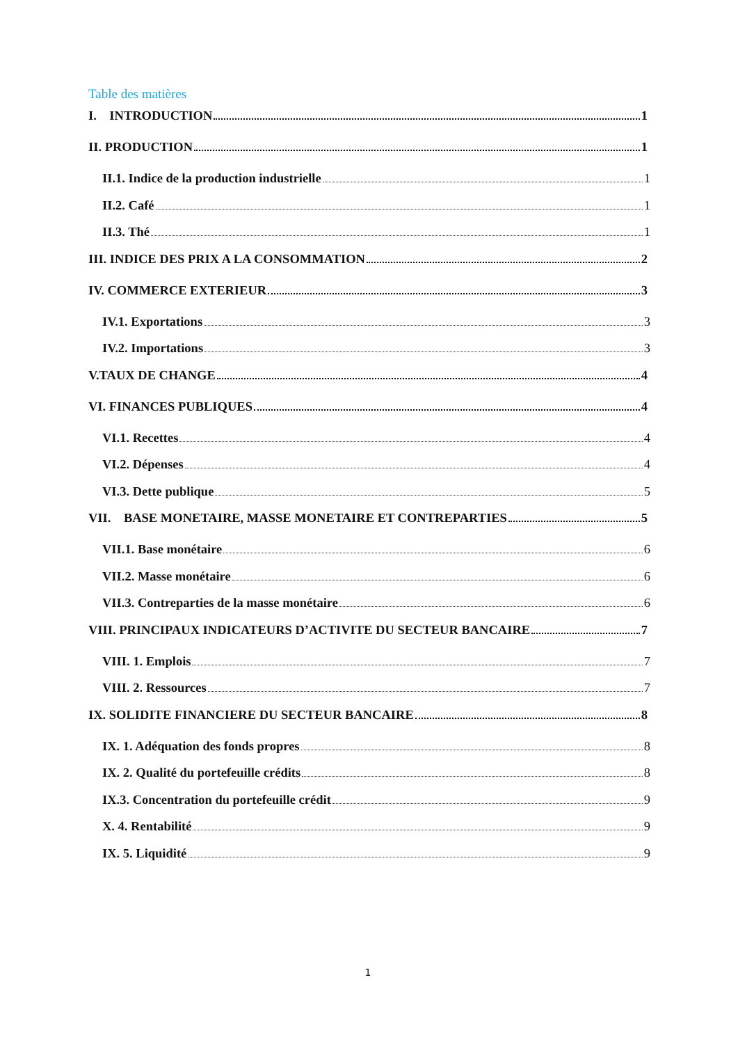Table des matières
I. INTRODUCTION 1
II. PRODUCTION 1
II.1. Indice de la production industrielle 1
II.2. Café 1
II.3. Thé 1
III. INDICE DES PRIX A LA CONSOMMATION 2
IV. COMMERCE EXTERIEUR 3
IV.1. Exportations 3
IV.2. Importations 3
V.TAUX DE CHANGE 4
VI. FINANCES PUBLIQUES 4
VI.1. Recettes 4
VI.2. Dépenses 4
VI.3. Dette publique 5
VII. BASE MONETAIRE, MASSE MONETAIRE ET CONTREPARTIES 5
VII.1. Base monétaire 6
VII.2. Masse monétaire 6
VII.3. Contreparties de la masse monétaire 6
VIII. PRINCIPAUX INDICATEURS D’ACTIVITE DU SECTEUR BANCAIRE 7
VIII. 1. Emplois 7
VIII. 2. Ressources 7
IX. SOLIDITE FINANCIERE DU SECTEUR BANCAIRE 8
IX. 1. Adéquation des fonds propres 8
IX. 2. Qualité du portefeuille crédits 8
IX.3. Concentration du portefeuille crédit 9
X. 4. Rentabilité 9
IX. 5. Liquidité 9
1